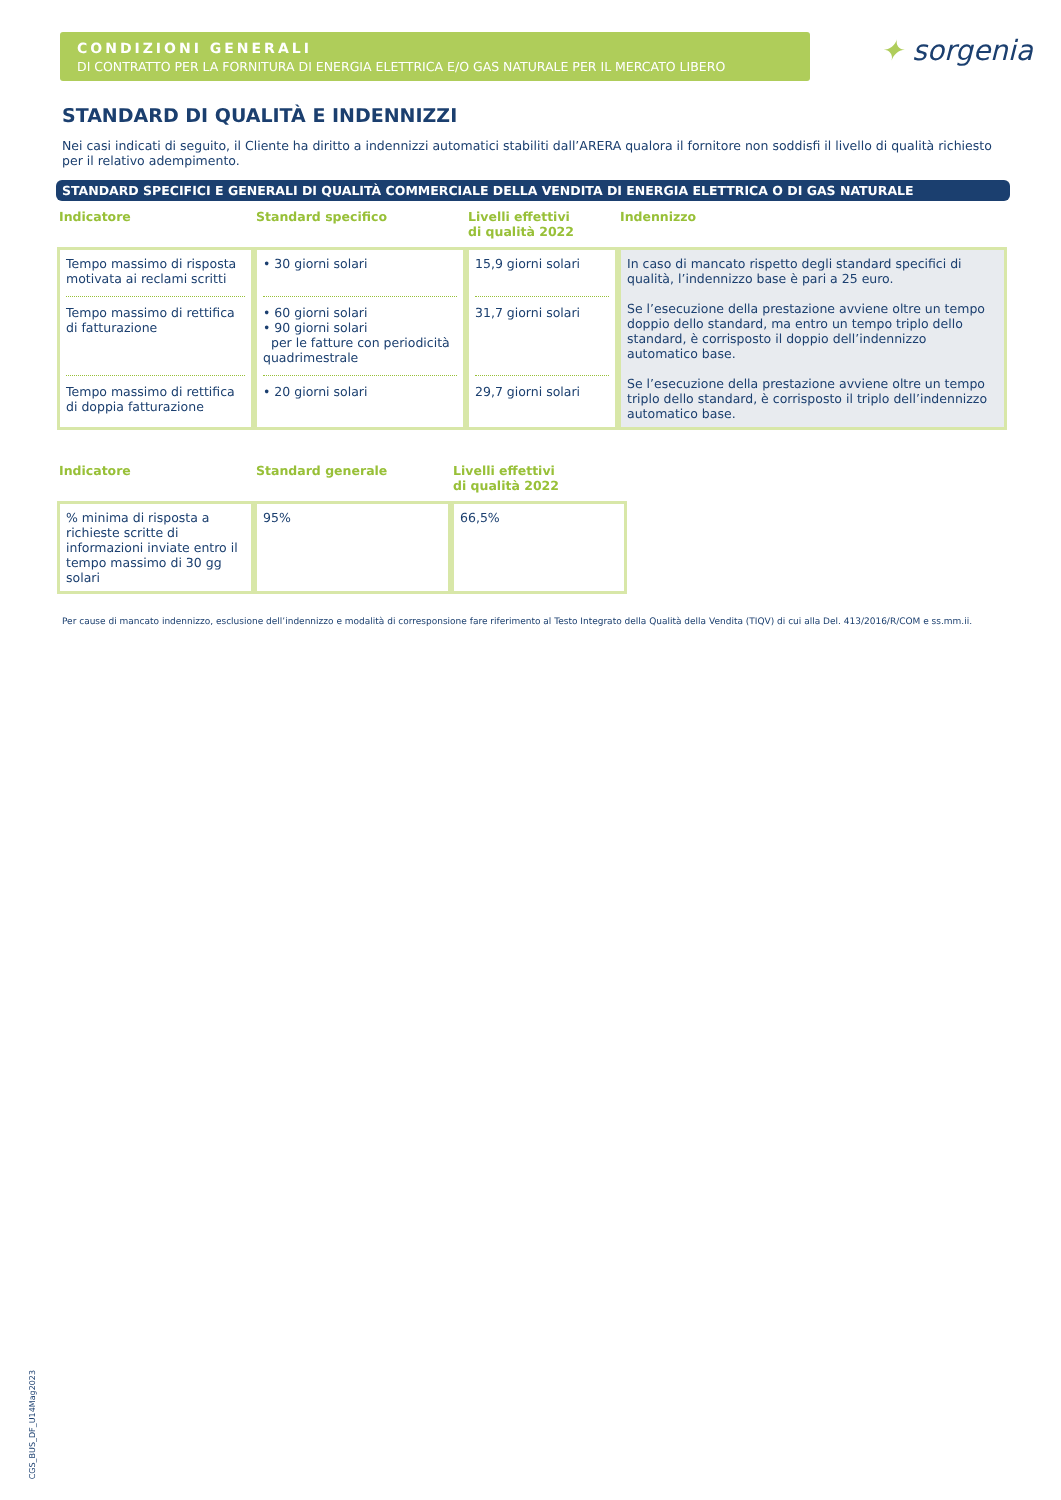CONDIZIONI GENERALI
DI CONTRATTO PER LA FORNITURA DI ENERGIA ELETTRICA E/O GAS NATURALE PER IL MERCATO LIBERO
✦ sorgenia
STANDARD DI QUALITÀ E INDENNIZZI
Nei casi indicati di seguito, il Cliente ha diritto a indennizzi automatici stabiliti dall’ARERA qualora il fornitore non soddisfi il livello di qualità richiesto per il relativo adempimento.
STANDARD SPECIFICI E GENERALI DI QUALITÀ COMMERCIALE DELLA VENDITA DI ENERGIA ELETTRICA O DI GAS NATURALE
| Indicatore | Standard specifico | Livelli effettivi di qualità 2022 | Indennizzo |
| --- | --- | --- | --- |
| Tempo massimo di risposta motivata ai reclami scritti Tempo massimo di rettifica di fatturazione Tempo massimo di rettifica di doppia fatturazione | • 30 giorni solari • 60 giorni solari • 90 giorni solari per le fatture con periodicità quadrimestrale • 20 giorni solari | 15,9 giorni solari 31,7 giorni solari 29,7 giorni solari | In caso di mancato rispetto degli standard specifici di qualità, l’indennizzo base è pari a 25 euro. Se l’esecuzione della prestazione avviene oltre un tempo doppio dello standard, ma entro un tempo triplo dello standard, è corrisposto il doppio dell’indennizzo automatico base. Se l’esecuzione della prestazione avviene oltre un tempo triplo dello standard, è corrisposto il triplo dell’indennizzo automatico base. |
| Indicatore | Standard generale | Livelli effettivi di qualità 2022 |
| --- | --- | --- |
| % minima di risposta a richieste scritte di informazioni inviate entro il tempo massimo di 30 gg solari | 95% | 66,5% |
Per cause di mancato indennizzo, esclusione dell’indennizzo e modalità di corresponsione fare riferimento al Testo Integrato della Qualità della Vendita (TIQV) di cui alla Del. 413/2016/R/COM e ss.mm.ii.
CGS_BUS_DF_U14Mag2023